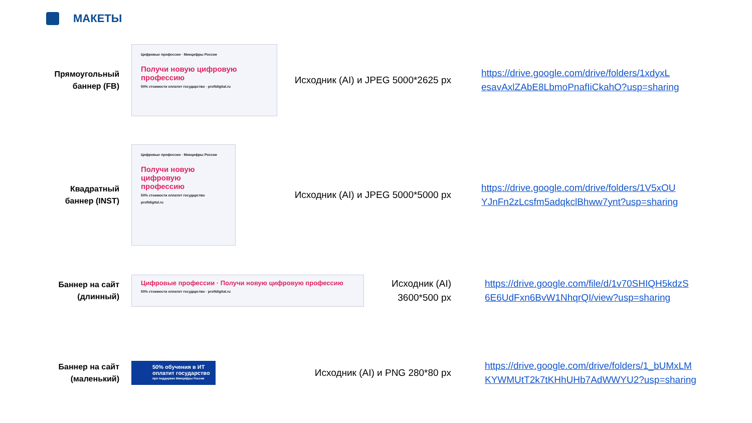МАКЕТЫ
Прямоугольный
баннер (FB)
Цифровые профессии · Минцифры России
Получи новую цифровую профессию
50% стоимости оплатит государство · profidigital.ru
Исходник (AI) и JPEG 5000*2625 px
https://drive.google.com/drive/folders/1xdyxL
esavAxlZAbE8LbmoPnafIiCkahO?usp=sharing
Квадратный
баннер (INST)
Цифровые профессии · Минцифры России
Получи новую цифровую профессию
50% стоимости оплатит государство
profidigital.ru
Исходник (AI) и JPEG 5000*5000 px
https://drive.google.com/drive/folders/1V5xOU
YJnFn2zLcsfm5adqkclBhww7ynt?usp=sharing
Баннер на сайт
(длинный)
Цифровые профессии · Получи новую цифровую профессию
50% стоимости оплатит государство · profidigital.ru
Исходник (AI)
3600*500 px
https://drive.google.com/file/d/1v70SHIQH5kdzS
6E6UdFxn6BvW1NhqrQI/view?usp=sharing
Баннер на сайт
(маленький)
50% обучения в ИТ оплатит государство
при поддержке Минцифры России
Исходник (AI) и PNG 280*80 px
https://drive.google.com/drive/folders/1_bUMxLM
KYWMUtT2k7tKHhUHb7AdWWYU2?usp=sharing